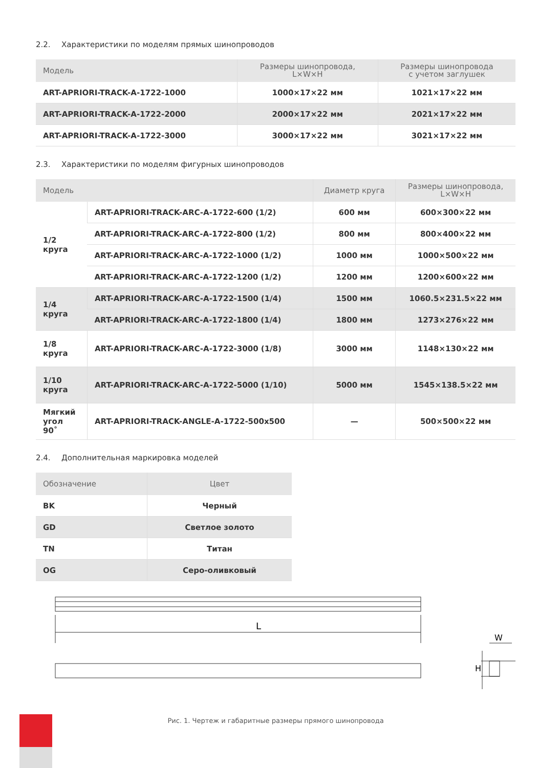2.2. Характеристики по моделям прямых шинопроводов
| Модель | Размеры шинопровода, L×W×H | Размеры шинопровода с учетом заглушек |
| --- | --- | --- |
| ART-APRIORI-TRACK-A-1722-1000 | 1000×17×22 мм | 1021×17×22 мм |
| ART-APRIORI-TRACK-A-1722-2000 | 2000×17×22 мм | 2021×17×22 мм |
| ART-APRIORI-TRACK-A-1722-3000 | 3000×17×22 мм | 3021×17×22 мм |
2.3. Характеристики по моделям фигурных шинопроводов
| Модель | | Диаметр круга | Размеры шинопровода, L×W×H |
| --- | --- | --- | --- |
| 1/2 круга | ART-APRIORI-TRACK-ARC-A-1722-600 (1/2) | 600 мм | 600×300×22 мм |
| | ART-APRIORI-TRACK-ARC-A-1722-800 (1/2) | 800 мм | 800×400×22 мм |
| | ART-APRIORI-TRACK-ARC-A-1722-1000 (1/2) | 1000 мм | 1000×500×22 мм |
| | ART-APRIORI-TRACK-ARC-A-1722-1200 (1/2) | 1200 мм | 1200×600×22 мм |
| 1/4 круга | ART-APRIORI-TRACK-ARC-A-1722-1500 (1/4) | 1500 мм | 1060.5×231.5×22 мм |
| | ART-APRIORI-TRACK-ARC-A-1722-1800 (1/4) | 1800 мм | 1273×276×22 мм |
| 1/8 круга | ART-APRIORI-TRACK-ARC-A-1722-3000 (1/8) | 3000 мм | 1148×130×22 мм |
| 1/10 круга | ART-APRIORI-TRACK-ARC-A-1722-5000 (1/10) | 5000 мм | 1545×138.5×22 мм |
| Мягкий угол 90˚ | ART-APRIORI-TRACK-ANGLE-A-1722-500x500 | — | 500×500×22 мм |
2.4. Дополнительная маркировка моделей
| Обозначение | Цвет |
| --- | --- |
| BK | Черный |
| GD | Светлое золото |
| TN | Титан |
| OG | Серо-оливковый |
L
W
H
Рис. 1. Чертеж и габаритные размеры прямого шинопровода